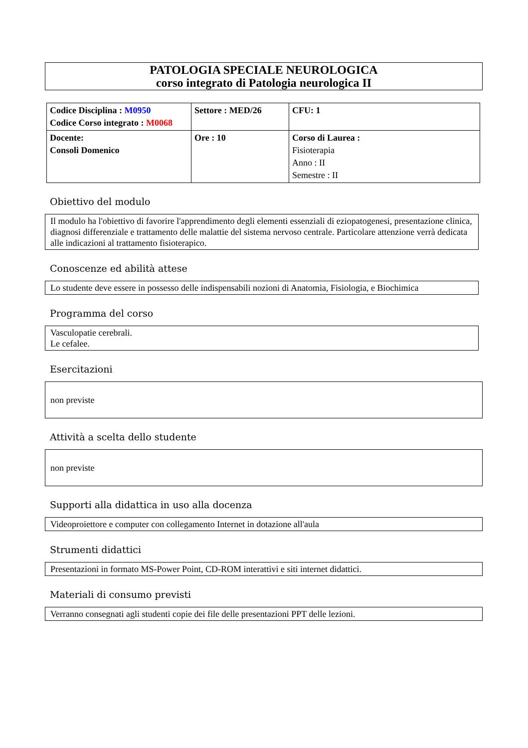PATOLOGIA SPECIALE NEUROLOGICA
corso integrato di Patologia neurologica II
| Codice Disciplina : M0950 Codice Corso integrato : M0068 | Settore : MED/26 | CFU: 1 |
| Docente: Consoli Domenico | Ore : 10 | Corso di Laurea : Fisioterapia Anno : II Semestre : II |
Obiettivo del modulo
Il modulo ha l'obiettivo di favorire l'apprendimento degli elementi essenziali di eziopatogenesi, presentazione clinica, diagnosi differenziale e trattamento delle malattie del sistema nervoso centrale. Particolare attenzione verrà dedicata alle indicazioni al trattamento fisioterapico.
Conoscenze ed abilità attese
Lo studente deve essere in possesso delle indispensabili nozioni di Anatomia, Fisiologia, e Biochimica
Programma del corso
Vasculopatie cerebrali.
Le cefalee.
Esercitazioni
non previste
Attività a scelta dello studente
non previste
Supporti alla didattica in uso alla docenza
Videoproiettore e computer con collegamento Internet in dotazione all'aula
Strumenti didattici
Presentazioni in formato MS-Power Point, CD-ROM interattivi e siti internet didattici.
Materiali di consumo previsti
Verranno consegnati agli studenti copie dei file delle presentazioni PPT delle lezioni.